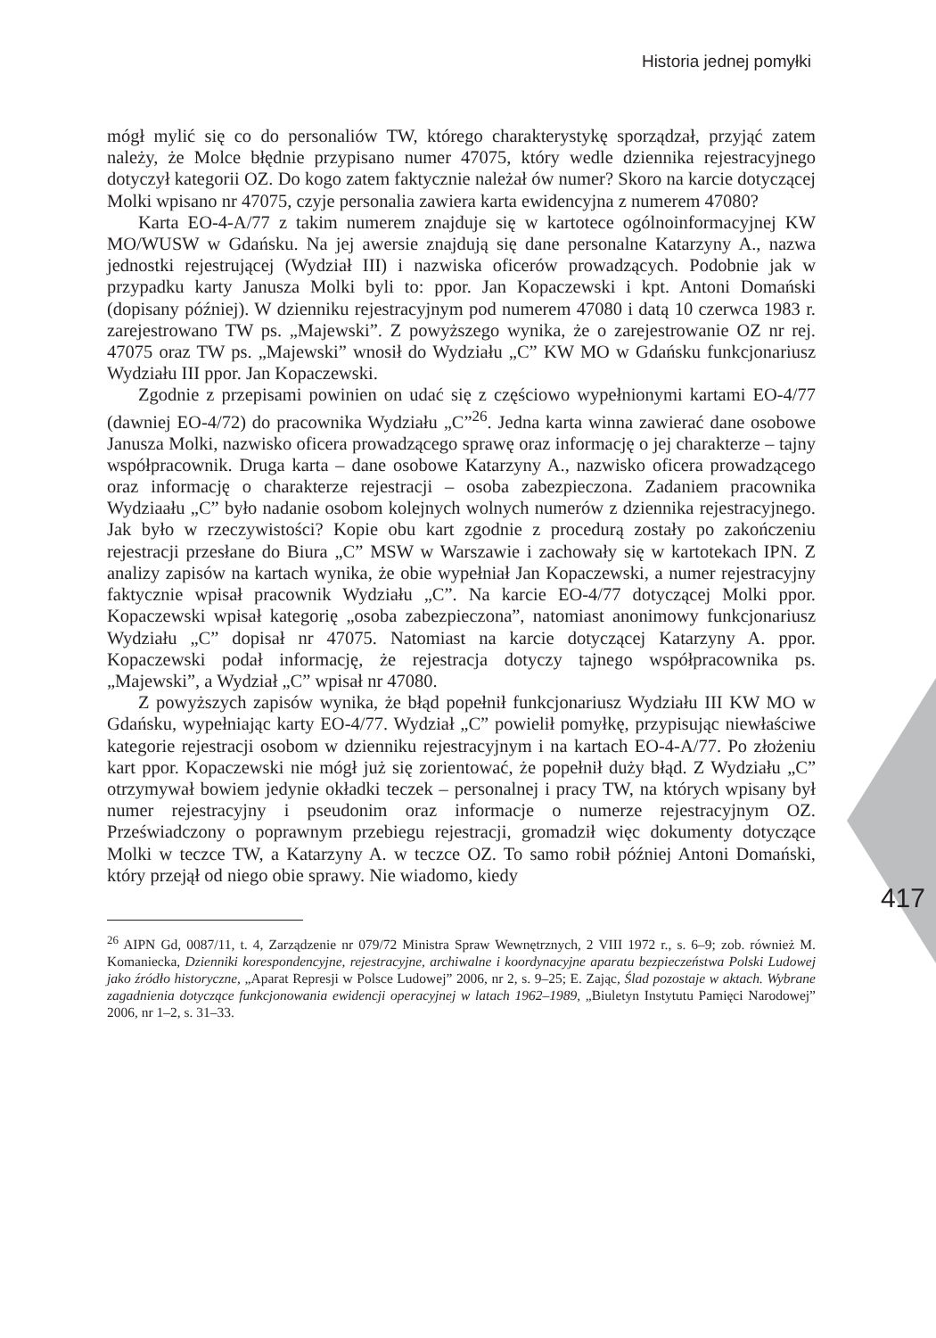Historia jednej pomyłki
417
mógł mylić się co do personaliów TW, którego charakterystykę sporządzał, przyjąć zatem należy, że Molce błędnie przypisano numer 47075, który wedle dziennika rejestracyjnego dotyczył kategorii OZ. Do kogo zatem faktycznie należał ów numer? Skoro na karcie dotyczącej Molki wpisano nr 47075, czyje personalia zawiera karta ewidencyjna z numerem 47080?
Karta EO-4-A/77 z takim numerem znajduje się w kartotece ogólnoinformacyjnej KW MO/WUSW w Gdańsku. Na jej awersie znajdują się dane personalne Katarzyny A., nazwa jednostki rejestrującej (Wydział III) i nazwiska oficerów prowadzących. Podobnie jak w przypadku karty Janusza Molki byli to: ppor. Jan Kopaczewski i kpt. Antoni Domański (dopisany później). W dzienniku rejestracyjnym pod numerem 47080 i datą 10 czerwca 1983 r. zarejestrowano TW ps. „Majewski”. Z powyższego wynika, że o zarejestrowanie OZ nr rej. 47075 oraz TW ps. „Majewski” wnosił do Wydziału „C” KW MO w Gdańsku funkcjonariusz Wydziału III ppor. Jan Kopaczewski.
Zgodnie z przepisami powinien on udać się z częściowo wypełnionymi kartami EO-4/77 (dawniej EO-4/72) do pracownika Wydziału „C”<sup>26</sup>. Jedna karta winna zawierać dane osobowe Janusza Molki, nazwisko oficera prowadzącego sprawę oraz informację o jej charakterze – tajny współpracownik. Druga karta – dane osobowe Katarzyny A., nazwisko oficera prowadzącego oraz informację o charakterze rejestracji – osoba zabezpieczona. Zadaniem pracownika Wydziaału „C” było nadanie osobom kolejnych wolnych numerów z dziennika rejestracyjnego. Jak było w rzeczywistości? Kopie obu kart zgodnie z procedurą zostały po zakończeniu rejestracji przesłane do Biura „C” MSW w Warszawie i zachowały się w kartotekach IPN. Z analizy zapisów na kartach wynika, że obie wypełniał Jan Kopaczewski, a numer rejestracyjny faktycznie wpisał pracownik Wydziału „C”. Na karcie EO-4/77 dotyczącej Molki ppor. Kopaczewski wpisał kategorię „osoba zabezpieczona”, natomiast anonimowy funkcjonariusz Wydziału „C” dopisał nr 47075. Natomiast na karcie dotyczącej Katarzyny A. ppor. Kopaczewski podał informację, że rejestracja dotyczy tajnego współpracownika ps. „Majewski”, a Wydział „C” wpisał nr 47080.
Z powyższych zapisów wynika, że błąd popełnił funkcjonariusz Wydziału III KW MO w Gdańsku, wypełniając karty EO-4/77. Wydział „C” powielił pomyłkę, przypisując niewłaściwe kategorie rejestracji osobom w dzienniku rejestracyjnym i na kartach EO-4-A/77. Po złożeniu kart ppor. Kopaczewski nie mógł już się zorientować, że popełnił duży błąd. Z Wydziału „C” otrzymywał bowiem jedynie okładki teczek – personalnej i pracy TW, na których wpisany był numer rejestracyjny i pseudonim oraz informacje o numerze rejestracyjnym OZ. Przeświadczony o poprawnym przebiegu rejestracji, gromadził więc dokumenty dotyczące Molki w teczce TW, a Katarzyny A. w teczce OZ. To samo robił później Antoni Domański, który przejął od niego obie sprawy. Nie wiadomo, kiedy
<sup>26</sup> AIPN Gd, 0087/11, t. 4, Zarządzenie nr 079/72 Ministra Spraw Wewnętrznych, 2 VIII 1972 r., s. 6–9; zob. również M. Komaniecka, Dzienniki korespondencyjne, rejestracyjne, archiwalne i koordynacyjne aparatu bezpieczeństwa Polski Ludowej jako źródło historyczne, „Aparat Represji w Polsce Ludowej” 2006, nr 2, s. 9–25; E. Zając, Ślad pozostaje w aktach. Wybrane zagadnienia dotyczące funkcjonowania ewidencji operacyjnej w latach 1962–1989, „Biuletyn Instytutu Pamięci Narodowej” 2006, nr 1–2, s. 31–33.